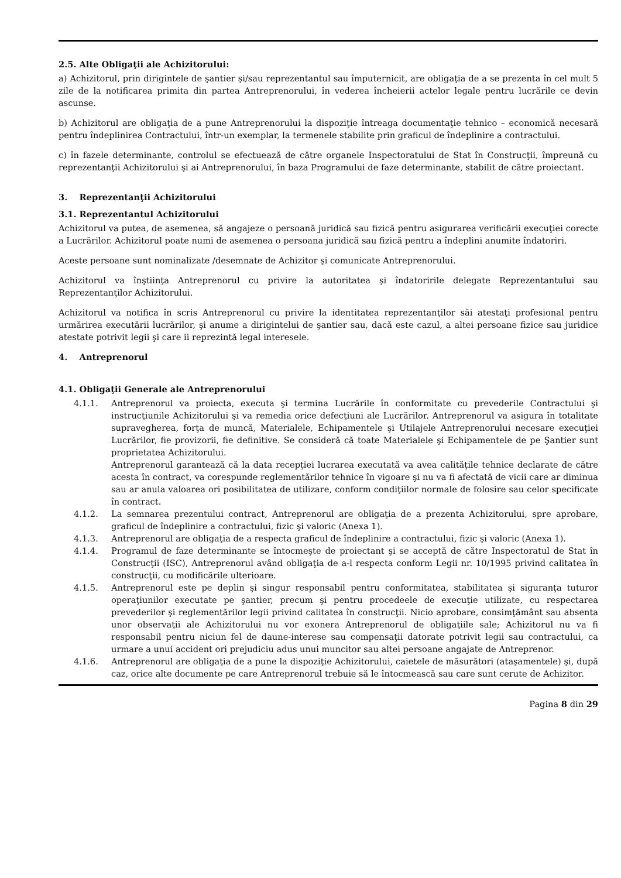2.5. Alte Obligaţii ale Achizitorului:
a) Achizitorul, prin dirigintele de şantier şi/sau reprezentantul sau împuternicit, are obligaţia de a se prezenta în cel mult 5 zile de la notificarea primita din partea Antreprenorului, în vederea încheierii actelor legale pentru lucrările ce devin ascunse.
b) Achizitorul are obligaţia de a pune Antreprenorului la dispoziţie întreaga documentaţie tehnico – economică necesară pentru îndeplinirea Contractului, într-un exemplar, la termenele stabilite prin graficul de îndeplinire a contractului.
c) în fazele determinante, controlul se efectuează de către organele Inspectoratului de Stat în Construcţii, împreună cu reprezentanţii Achizitorului şi ai Antreprenorului, în baza Programului de faze determinante, stabilit de către proiectant.
3. Reprezentanţii Achizitorului
3.1. Reprezentantul Achizitorului
Achizitorul va putea, de asemenea, să angajeze o persoană juridică sau fizică pentru asigurarea verificării execuţiei corecte a Lucrărilor. Achizitorul poate numi de asemenea o persoana juridică sau fizică pentru a îndeplini anumite îndatoriri.
Aceste persoane sunt nominalizate /desemnate de Achizitor şi comunicate Antreprenorului.
Achizitorul va înştiinţa Antreprenorul cu privire la autoritatea şi îndatoririle delegate Reprezentantului sau Reprezentanţilor Achizitorului.
Achizitorul va notifica în scris Antreprenorul cu privire la identitatea reprezentanţilor săi atestaţi profesional pentru urmărirea executării lucrărilor, şi anume a dirigintelui de şantier sau, dacă este cazul, a altei persoane fizice sau juridice atestate potrivit legii şi care ii reprezintă legal interesele.
4. Antreprenorul
4.1. Obligaţii Generale ale Antreprenorului
4.1.1. Antreprenorul va proiecta, executa şi termina Lucrările în conformitate cu prevederile Contractului şi instrucţiunile Achizitorului şi va remedia orice defecţiuni ale Lucrărilor. Antreprenorul va asigura în totalitate supravegherea, forţa de muncă, Materialele, Echipamentele şi Utilajele Antreprenorului necesare execuţiei Lucrărilor, fie provizorii, fie definitive. Se consideră că toate Materialele şi Echipamentele de pe Şantier sunt proprietatea Achizitorului.
Antreprenorul garantează că la data recepţiei lucrarea executată va avea calităţile tehnice declarate de către acesta în contract, va corespunde reglementărilor tehnice în vigoare şi nu va fi afectată de vicii care ar diminua sau ar anula valoarea ori posibilitatea de utilizare, conform condiţiilor normale de folosire sau celor specificate în contract.
4.1.2. La semnarea prezentului contract, Antreprenorul are obligaţia de a prezenta Achizitorului, spre aprobare, graficul de îndeplinire a contractului, fizic şi valoric (Anexa 1).
4.1.3. Antreprenorul are obligaţia de a respecta graficul de îndeplinire a contractului, fizic şi valoric (Anexa 1).
4.1.4. Programul de faze determinante se întocmeşte de proiectant şi se acceptă de către Inspectoratul de Stat în Construcţii (ISC), Antreprenorul având obligaţia de a-l respecta conform Legii nr. 10/1995 privind calitatea în construcţii, cu modificările ulterioare.
4.1.5. Antreprenorul este pe deplin şi singur responsabil pentru conformitatea, stabilitatea şi siguranţa tuturor operaţiunilor executate pe şantier, precum şi pentru procedeele de execuţie utilizate, cu respectarea prevederilor şi reglementărilor legii privind calitatea în construcţii. Nicio aprobare, consimţământ sau absenta unor observaţii ale Achizitorului nu vor exonera Antreprenorul de obligaţiile sale; Achizitorul nu va fi responsabil pentru niciun fel de daune-interese sau compensaţii datorate potrivit legii sau contractului, ca urmare a unui accident ori prejudiciu adus unui muncitor sau altei persoane angajate de Antreprenor.
4.1.6. Antreprenorul are obligaţia de a pune la dispoziţie Achizitorului, caietele de măsurători (ataşamentele) şi, după caz, orice alte documente pe care Antreprenorul trebuie să le întocmească sau care sunt cerute de Achizitor.
Pagina 8 din 29